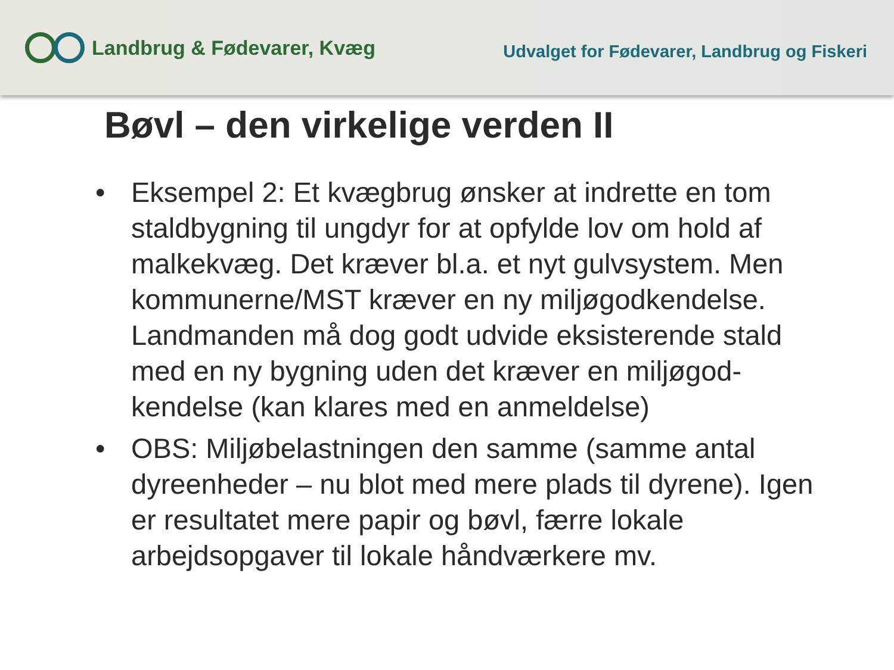Landbrug & Fødevarer, Kvæg
Udvalget for Fødevarer, Landbrug og Fiskeri
Bøvl – den virkelige verden II
• Eksempel 2: Et kvægbrug ønsker at indrette en tom staldbygning til ungdyr for at opfylde lov om hold af malkekvæg. Det kræver bl.a. et nyt gulvsystem. Men kommunerne/MST kræver en ny miljøgodkendelse. Landmanden må dog godt udvide eksisterende stald med en ny bygning uden det kræver en miljøgod-kendelse (kan klares med en anmeldelse)
• OBS: Miljøbelastningen den samme (samme antal dyreenheder – nu blot med mere plads til dyrene). Igen er resultatet mere papir og bøvl, færre lokale arbejdsopgaver til lokale håndværkere mv.